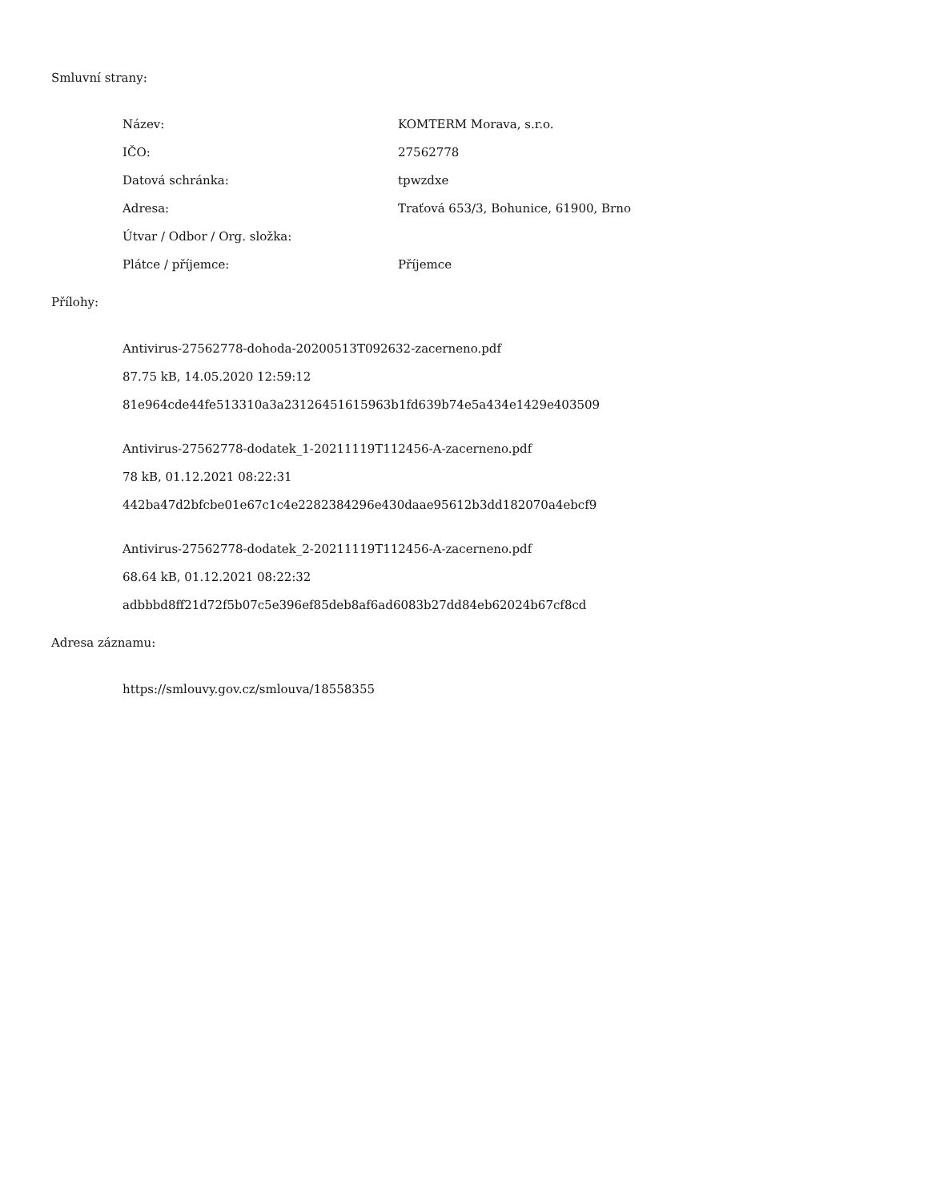Smluvní strany:
| Název: | KOMTERM Morava, s.r.o. |
| IČO: | 27562778 |
| Datová schránka: | tpwzdxe |
| Adresa: | Traťová 653/3, Bohunice, 61900, Brno |
| Útvar / Odbor / Org. složka: | |
| Plátce / příjemce: | Příjemce |
Přílohy:
Antivirus-27562778-dohoda-20200513T092632-zacerneno.pdf
87.75 kB, 14.05.2020 12:59:12
81e964cde44fe513310a3a23126451615963b1fd639b74e5a434e1429e403509
Antivirus-27562778-dodatek_1-20211119T112456-A-zacerneno.pdf
78 kB, 01.12.2021 08:22:31
442ba47d2bfcbe01e67c1c4e2282384296e430daae95612b3dd182070a4ebcf9
Antivirus-27562778-dodatek_2-20211119T112456-A-zacerneno.pdf
68.64 kB, 01.12.2021 08:22:32
adbbbd8ff21d72f5b07c5e396ef85deb8af6ad6083b27dd84eb62024b67cf8cd
Adresa záznamu:
https://smlouvy.gov.cz/smlouva/18558355